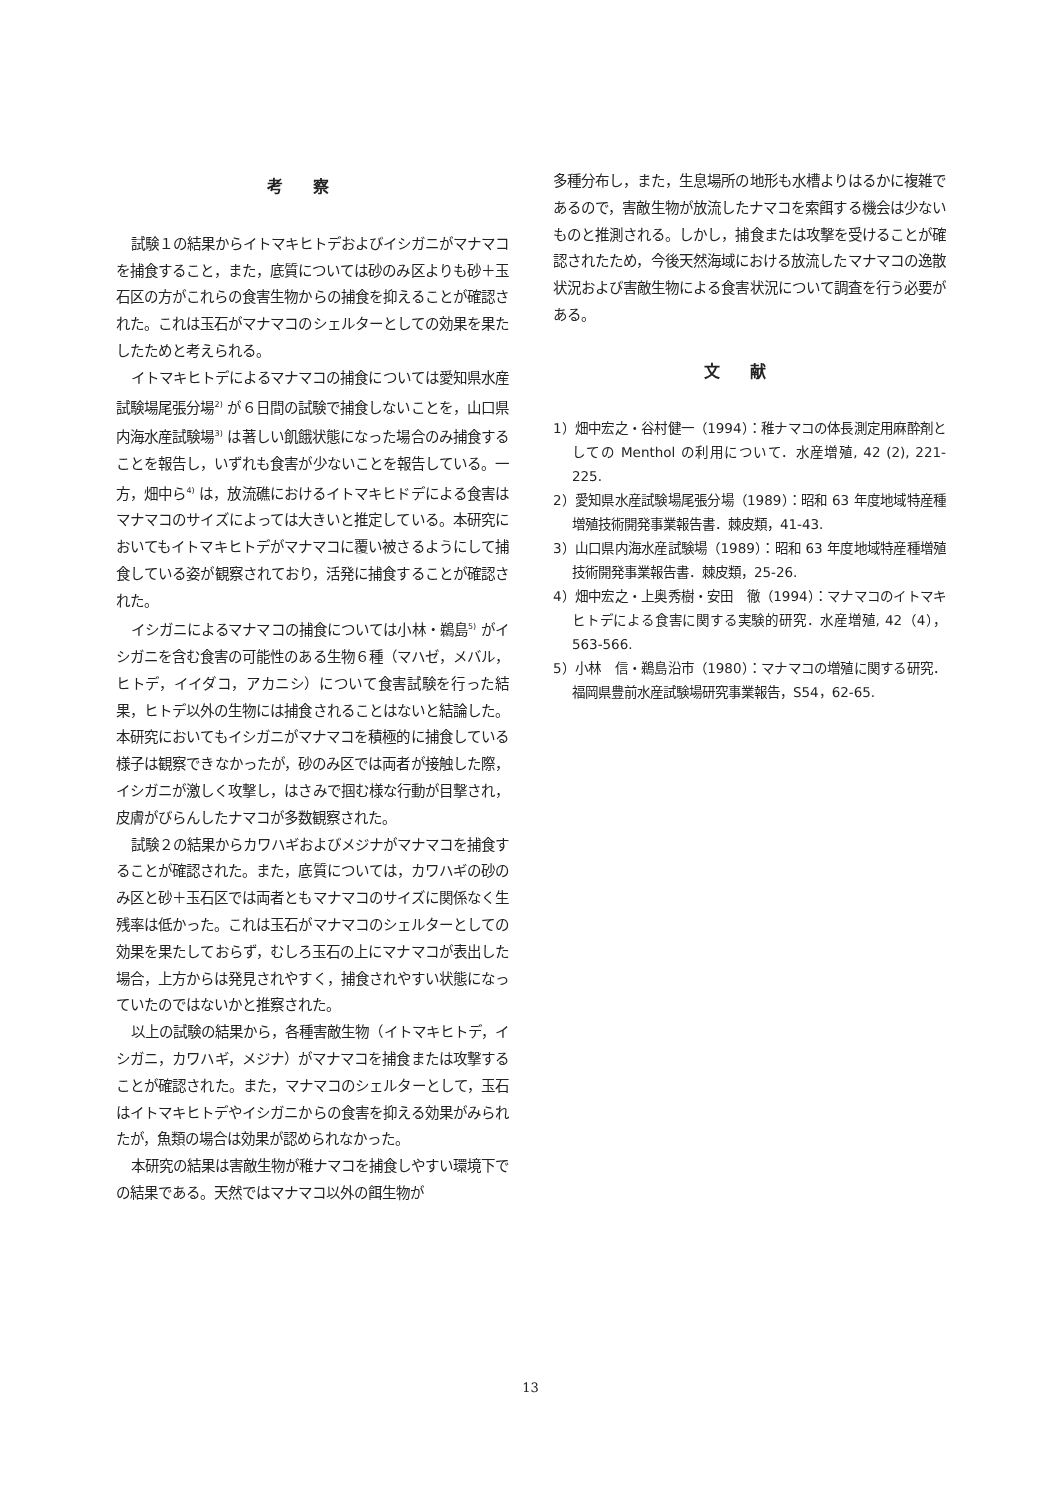考察
試験１の結果からイトマキヒトデおよびイシガニがマナマコを捕食すること，また，底質については砂のみ区よりも砂＋玉石区の方がこれらの食害生物からの捕食を抑えることが確認された。これは玉石がマナマコのシェルターとしての効果を果たしたためと考えられる。
イトマキヒトデによるマナマコの捕食については愛知県水産試験場尾張分場<sup>2)</sup> が６日間の試験で捕食しないことを，山口県内海水産試験場<sup>3)</sup> は著しい飢餓状態になった場合のみ捕食することを報告し，いずれも食害が少ないことを報告している。一方，畑中ら<sup>4)</sup> は，放流礁におけるイトマキヒドデによる食害はマナマコのサイズによっては大きいと推定している。本研究においてもイトマキヒトデがマナマコに覆い被さるようにして捕食している姿が観察されており，活発に捕食することが確認された。
イシガニによるマナマコの捕食については小林・鵜島<sup>5)</sup> がイシガニを含む食害の可能性のある生物６種（マハゼ，メバル，ヒトデ，イイダコ，アカニシ）について食害試験を行った結果，ヒトデ以外の生物には捕食されることはないと結論した。本研究においてもイシガニがマナマコを積極的に捕食している様子は観察できなかったが，砂のみ区では両者が接触した際，イシガニが激しく攻撃し，はさみで掴む様な行動が目撃され，皮膚がびらんしたナマコが多数観察された。
試験２の結果からカワハギおよびメジナがマナマコを捕食することが確認された。また，底質については，カワハギの砂のみ区と砂＋玉石区では両者ともマナマコのサイズに関係なく生残率は低かった。これは玉石がマナマコのシェルターとしての効果を果たしておらず，むしろ玉石の上にマナマコが表出した場合，上方からは発見されやすく，捕食されやすい状態になっていたのではないかと推察された。
以上の試験の結果から，各種害敵生物（イトマキヒトデ，イシガニ，カワハギ，メジナ）がマナマコを捕食または攻撃することが確認された。また，マナマコのシェルターとして，玉石はイトマキヒトデやイシガニからの食害を抑える効果がみられたが，魚類の場合は効果が認められなかった。
本研究の結果は害敵生物が稚ナマコを捕食しやすい環境下での結果である。天然ではマナマコ以外の餌生物が
多種分布し，また，生息場所の地形も水槽よりはるかに複雑であるので，害敵生物が放流したナマコを索餌する機会は少ないものと推測される。しかし，捕食または攻撃を受けることが確認されたため，今後天然海域における放流したマナマコの逸散状況および害敵生物による食害状況について調査を行う必要がある。
文献
1）畑中宏之・谷村健一（1994）：稚ナマコの体長測定用麻酔剤としての Menthol の利用について．水産増殖, 42 (2), 221-225.
2）愛知県水産試験場尾張分場（1989）：昭和 63 年度地域特産種増殖技術開発事業報告書．棘皮類，41-43.
3）山口県内海水産試験場（1989）：昭和 63 年度地域特産種増殖技術開発事業報告書．棘皮類，25-26.
4）畑中宏之・上奥秀樹・安田　徹（1994）：マナマコのイトマキヒトデによる食害に関する実験的研究．水産増殖, 42（4），563-566.
5）小林　信・鵜島沿市（1980）：マナマコの増殖に関する研究．福岡県豊前水産試験場研究事業報告，S54，62-65.
13